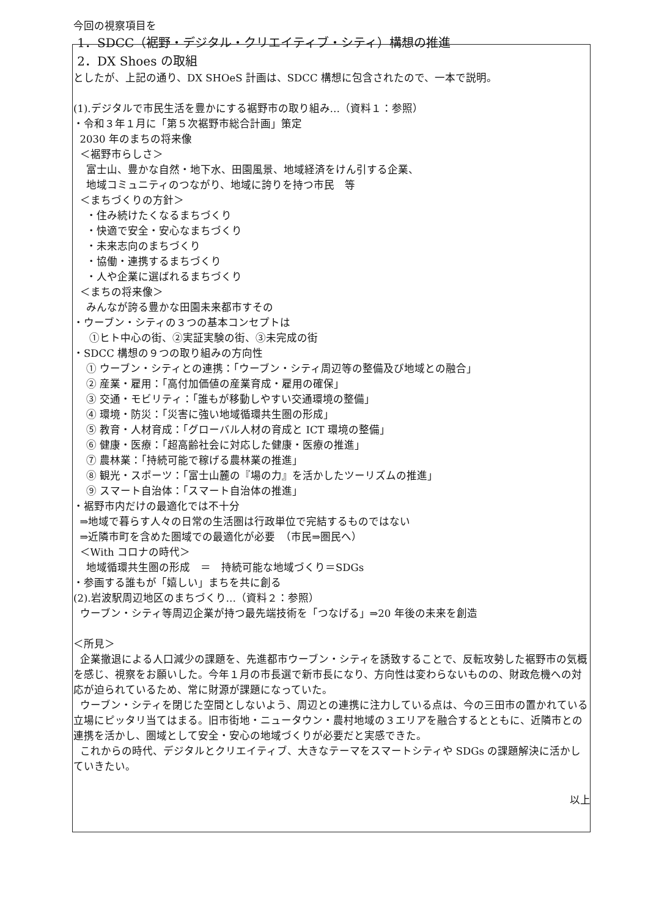今回の視察項目を
1．SDCC（裾野・デジタル・クリエイティブ・シティ）構想の推進
2．DX Shoes の取組
としたが、上記の通り、DX SHOeS 計画は、SDCC 構想に包含されたので、一本で説明。
(1).デジタルで市民生活を豊かにする裾野市の取り組み…（資料１：参照）
・令和３年１月に「第５次裾野市総合計画」策定
2030 年のまちの将来像
＜裾野市らしさ＞
富士山、豊かな自然・地下水、田園風景、地域経済をけん引する企業、
地域コミュニティのつながり、地域に誇りを持つ市民　等
＜まちづくりの方針＞
・住み続けたくなるまちづくり
・快適で安全・安心なまちづくり
・未来志向のまちづくり
・協働・連携するまちづくり
・人や企業に選ばれるまちづくり
＜まちの将来像＞
みんなが誇る豊かな田園未来都市すその
・ウーブン・シティの３つの基本コンセプトは
①ヒト中心の街、②実証実験の街、③未完成の街
・SDCC 構想の９つの取り組みの方向性
① ウーブン・シティとの連携：「ウーブン・シティ周辺等の整備及び地域との融合」
② 産業・雇用：「高付加価値の産業育成・雇用の確保」
③ 交通・モビリティ：「誰もが移動しやすい交通環境の整備」
④ 環境・防災：「災害に強い地域循環共生圏の形成」
⑤ 教育・人材育成：「グローバル人材の育成と ICT 環境の整備」
⑥ 健康・医療：「超高齢社会に対応した健康・医療の推進」
⑦ 農林業：「持続可能で稼げる農林業の推進」
⑧ 観光・スポーツ：「富士山麓の『場の力』を活かしたツーリズムの推進」
⑨ スマート自治体：「スマート自治体の推進」
・裾野市内だけの最適化では不十分
⇒地域で暮らす人々の日常の生活圏は行政単位で完結するものではない
⇒近隣市町を含めた圏域での最適化が必要　（市民⇒圏民へ）
＜With コロナの時代＞
地域循環共生圏の形成　＝　持続可能な地域づくり＝SDGs
・参画する誰もが「嬉しい」まちを共に創る
(2).岩波駅周辺地区のまちづくり…（資料２：参照）
ウーブン・シティ等周辺企業が持つ最先端技術を「つなげる」⇒20 年後の未来を創造
＜所見＞
企業撤退による人口減少の課題を、先進都市ウーブン・シティを誘致することで、反転攻勢した裾野市の気概を感じ、視察をお願いした。今年１月の市長選で新市長になり、方向性は変わらないものの、財政危機への対応が迫られているため、常に財源が課題になっていた。
ウーブン・シティを閉じた空間としないよう、周辺との連携に注力している点は、今の三田市の置かれている立場にピッタリ当てはまる。旧市街地・ニュータウン・農村地域の３エリアを融合するとともに、近隣市との連携を活かし、圏域として安全・安心の地域づくりが必要だと実感できた。
これからの時代、デジタルとクリエイティブ、大きなテーマをスマートシティや SDGs の課題解決に活かしていきたい。
以上